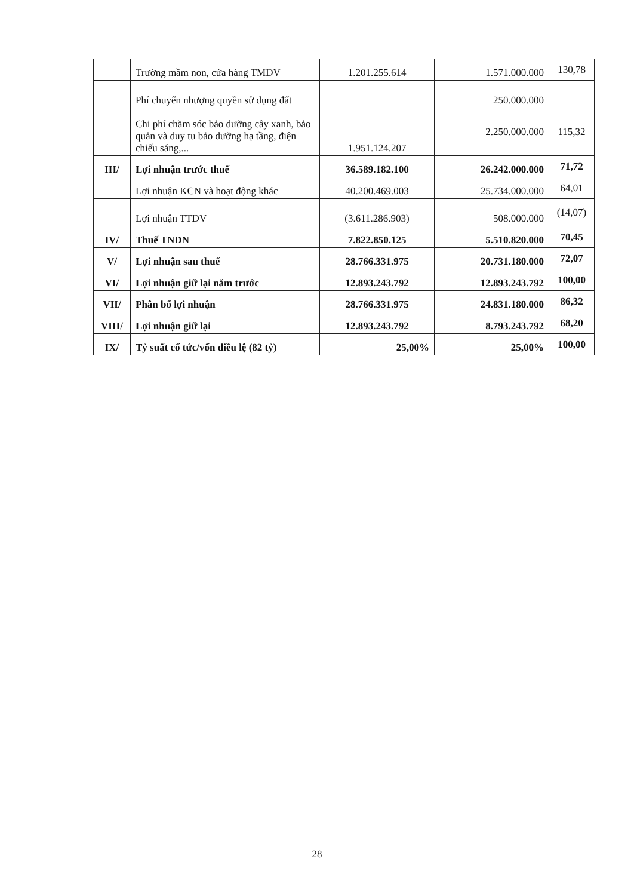| | Trường mầm non, cửa hàng TMDV | 1.201.255.614 | 1.571.000.000 | 130,78 |
| | Phí chuyển nhượng quyền sử dụng đất | | 250.000.000 | |
| | Chi phí chăm sóc bảo dưỡng cây xanh, bảo quản và duy tu bảo dưỡng hạ tầng, điện chiếu sáng,... | 1.951.124.207 | 2.250.000.000 | 115,32 |
| III/ | Lợi nhuận trước thuế | 36.589.182.100 | 26.242.000.000 | 71,72 |
| | Lợi nhuận KCN và hoạt động khác | 40.200.469.003 | 25.734.000.000 | 64,01 |
| | Lợi nhuận TTDV | (3.611.286.903) | 508.000.000 | (14,07) |
| IV/ | Thuế TNDN | 7.822.850.125 | 5.510.820.000 | 70,45 |
| V/ | Lợi nhuận sau thuế | 28.766.331.975 | 20.731.180.000 | 72,07 |
| VI/ | Lợi nhuận giữ lại năm trước | 12.893.243.792 | 12.893.243.792 | 100,00 |
| VII/ | Phân bổ lợi nhuận | 28.766.331.975 | 24.831.180.000 | 86,32 |
| VIII/ | Lợi nhuận giữ lại | 12.893.243.792 | 8.793.243.792 | 68,20 |
| IX/ | Tỷ suất cổ tức/vốn điều lệ (82 tỷ) | 25,00% | 25,00% | 100,00 |
28